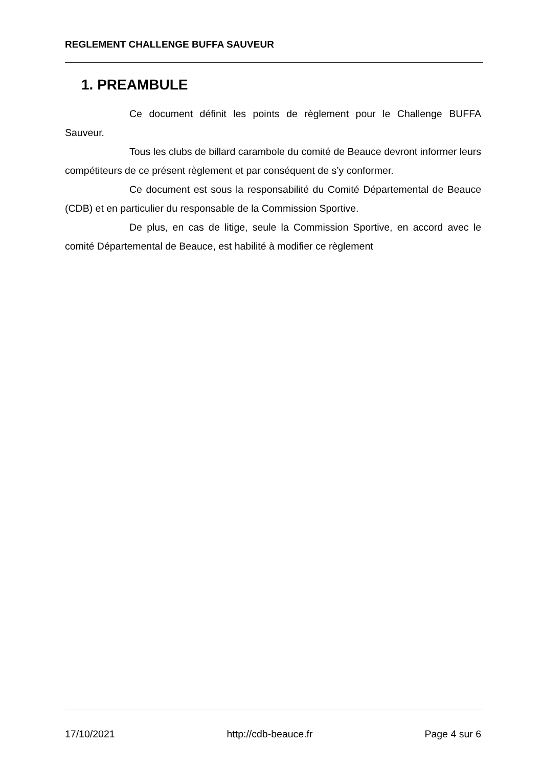REGLEMENT CHALLENGE BUFFA SAUVEUR
1. PREAMBULE
Ce document définit les points de règlement pour le Challenge BUFFA Sauveur.
Tous les clubs de billard carambole du comité de Beauce devront informer leurs compétiteurs de ce présent règlement et par conséquent de s’y conformer.
Ce document est sous la responsabilité du Comité Départemental de Beauce (CDB) et en particulier du responsable de la Commission Sportive.
De plus, en cas de litige, seule la Commission Sportive, en accord avec le comité Départemental de Beauce, est habilité à modifier ce règlement
17/10/2021 http://cdb-beauce.fr Page 4 sur 6